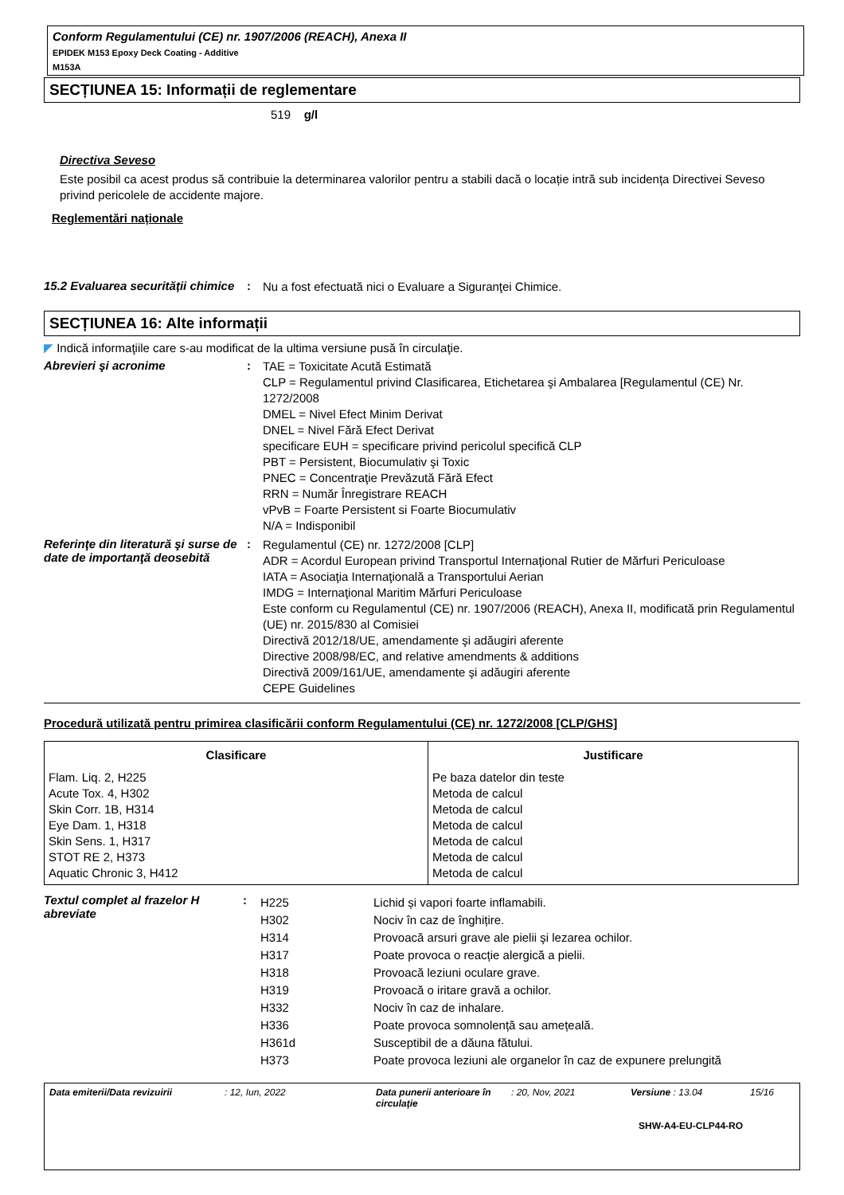Conform Regulamentului (CE) nr. 1907/2006 (REACH), Anexa II
EPIDEK M153 Epoxy Deck Coating - Additive
M153A
SECȚIUNEA 15: Informații de reglementare
519 g/l
Directiva Seveso
Este posibil ca acest produs să contribuie la determinarea valorilor pentru a stabili dacă o locație intră sub incidența Directivei Seveso privind pericolele de accidente majore.
Reglementări naționale
15.2 Evaluarea securității chimice
:
Nu a fost efectuată nici o Evaluare a Siguranţei Chimice.
SECȚIUNEA 16: Alte informații
◤ Indică informaţiile care s-au modificat de la ultima versiune pusă în circulaţie.
Abrevieri şi acronime :
TAE = Toxicitate Acută Estimată
CLP = Regulamentul privind Clasificarea, Etichetarea şi Ambalarea [Regulamentul (CE) Nr. 1272/2008
DMEL = Nivel Efect Minim Derivat
DNEL = Nivel Fără Efect Derivat
specificare EUH = specificare privind pericolul specifică CLP
PBT = Persistent, Biocumulativ şi Toxic
PNEC = Concentraţie Prevăzută Fără Efect
RRN = Număr Înregistrare REACH
vPvB = Foarte Persistent si Foarte Biocumulativ
N/A = Indisponibil
Referinţe din literatură şi surse de date de importanţă deosebită
:
Regulamentul (CE) nr. 1272/2008 [CLP]
ADR = Acordul European privind Transportul Internaţional Rutier de Mărfuri Periculoase
IATA = Asociaţia Internaţională a Transportului Aerian
IMDG = Internaţional Maritim Mărfuri Periculoase
Este conform cu Regulamentul (CE) nr. 1907/2006 (REACH), Anexa II, modificată prin Regulamentul (UE) nr. 2015/830 al Comisiei
Directivă 2012/18/UE, amendamente şi adăugiri aferente
Directive 2008/98/EC, and relative amendments & additions
Directivă 2009/161/UE, amendamente şi adăugiri aferente
CEPE Guidelines
Procedură utilizată pentru primirea clasificării conform Regulamentului (CE) nr. 1272/2008 [CLP/GHS]
| Clasificare | Justificare |
| --- | --- |
| Flam. Liq. 2, H225 Acute Tox. 4, H302 Skin Corr. 1B, H314 Eye Dam. 1, H318 Skin Sens. 1, H317 STOT RE 2, H373 Aquatic Chronic 3, H412 | Pe baza datelor din teste Metoda de calcul Metoda de calcul Metoda de calcul Metoda de calcul Metoda de calcul Metoda de calcul |
Textul complet al frazelor H abreviate
:
| H225 | Lichid și vapori foarte inflamabili. |
| H302 | Nociv în caz de înghițire. |
| H314 | Provoacă arsuri grave ale pielii şi lezarea ochilor. |
| H317 | Poate provoca o reacție alergică a pielii. |
| H318 | Provoacă leziuni oculare grave. |
| H319 | Provoacă o iritare gravă a ochilor. |
| H332 | Nociv în caz de inhalare. |
| H336 | Poate provoca somnolență sau amețeală. |
| H361d | Susceptibil de a dăuna fătului. |
| H373 | Poate provoca leziuni ale organelor în caz de expunere prelungită |
Data emiterii/Data revizuirii : 12, Iun, 2022 Data punerii anterioare în circulaţie
: 20, Nov, 2021 Versiune : 13.04 15/16
SHW-A4-EU-CLP44-RO